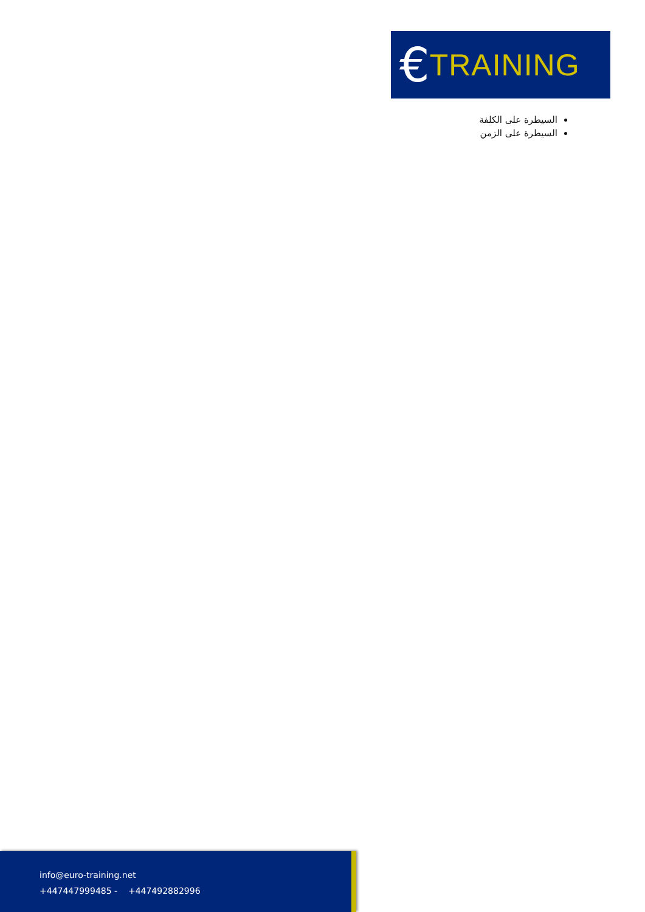€ TRAINING
السيطرة على الكلفة
السيطرة على الزمن
info@euro-training.net
+447447999485 - +447492882996